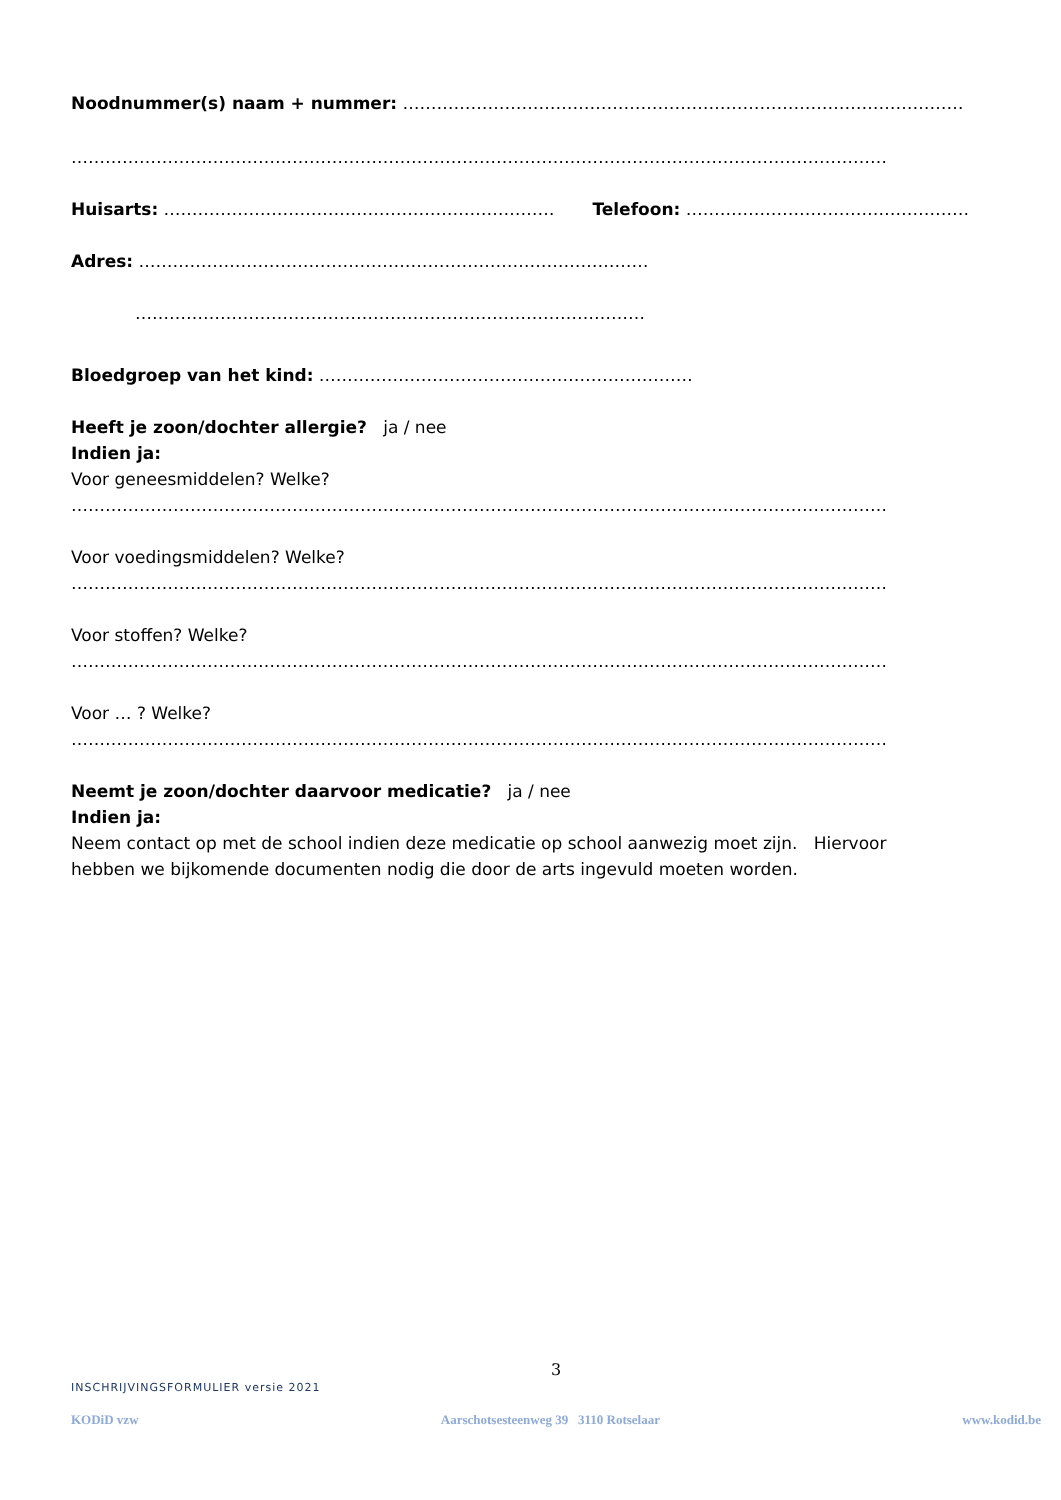Noodnummer(s) naam + nummer: ………………………………………………………………………………………
………………………………………………………………………………………………………………………………
Huisarts: …………………………………………………………… Telefoon: ……………………………………………
Adres: ………………………………………………………………………………
………………………………………………………………………………
Bloedgroep van het kind: …………………………………………………………
Heeft je zoon/dochter allergie? ja / nee
Indien ja:
Voor geneesmiddelen? Welke?
………………………………………………………………………………………………………………………………
Voor voedingsmiddelen? Welke?
………………………………………………………………………………………………………………………………
Voor stoffen? Welke?
………………………………………………………………………………………………………………………………
Voor … ? Welke?
………………………………………………………………………………………………………………………………
Neemt je zoon/dochter daarvoor medicatie? ja / nee
Indien ja:
Neem contact op met de school indien deze medicatie op school aanwezig moet zijn. Hiervoor
hebben we bijkomende documenten nodig die door de arts ingevuld moeten worden.
3
INSCHRIJVINGSFORMULIER versie 2021
KODiD vzw Aarschotsesteenweg 39 3110 Rotselaar www.kodid.be